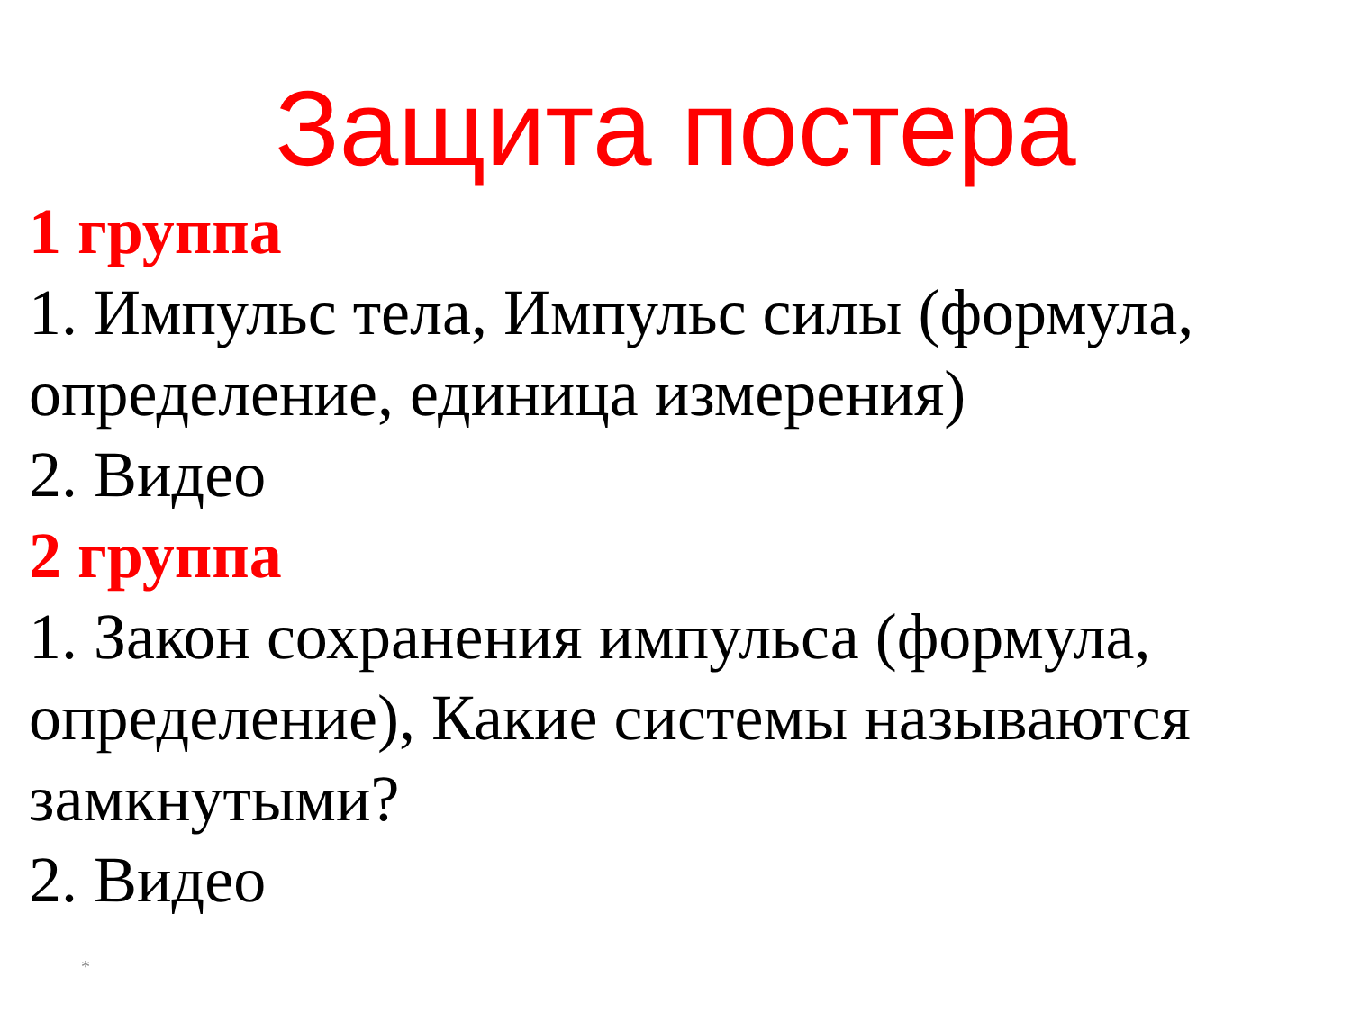Защита постера
1 группа
1. Импульс тела, Импульс силы (формула, определение, единица измерения)
2. Видео
2 группа
1. Закон сохранения импульса (формула, определение), Какие системы называются замкнутыми?
2. Видео
*